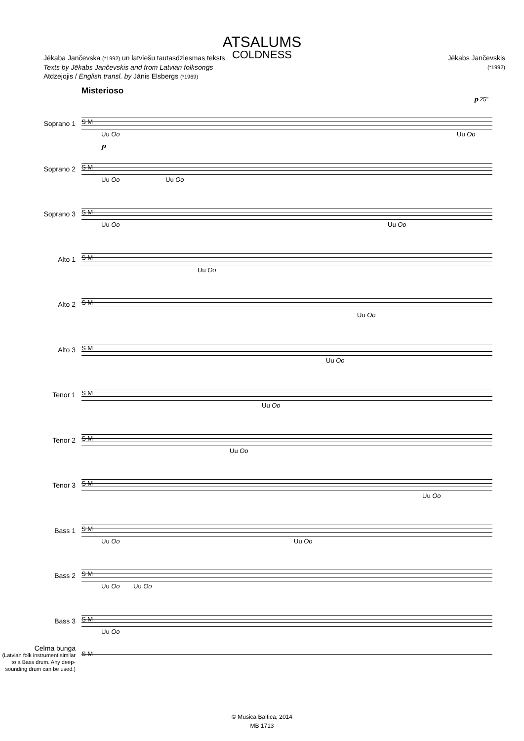ATSALUMS
COLDNESS
Jēkaba Jančevska (*1992) un latviešu tautasdziesmas teksts
Texts by Jēkabs Jančevskis and from Latvian folksongs
Atdzejojis / English transl. by Jānis Elsbergs (*1969)
Jēkabs Jančevskis
(*1992)
Misterioso
p 25"
Soprano 1
S M
p
Uu Oo Uu Oo
Soprano 2
S M
Uu Oo Uu Oo
Soprano 3
S M
Uu Oo Uu Oo
Alto 1
S M
Uu Oo
Alto 2
S M
Uu Oo
Alto 3
S M
Uu Oo
Tenor 1
S M
Uu Oo
Tenor 2
S M
Uu Oo
Tenor 3
S M
Uu Oo
Bass 1
S M
Uu Oo Uu Oo
Bass 2
S M
Uu Oo Uu Oo
Bass 3
S M
Uu Oo
Celma bunga
(Latvian folk instrument similar to a Bass drum. Any deep-sounding drum can be used.)
S M
© Musica Baltica, 2014
MB 1713